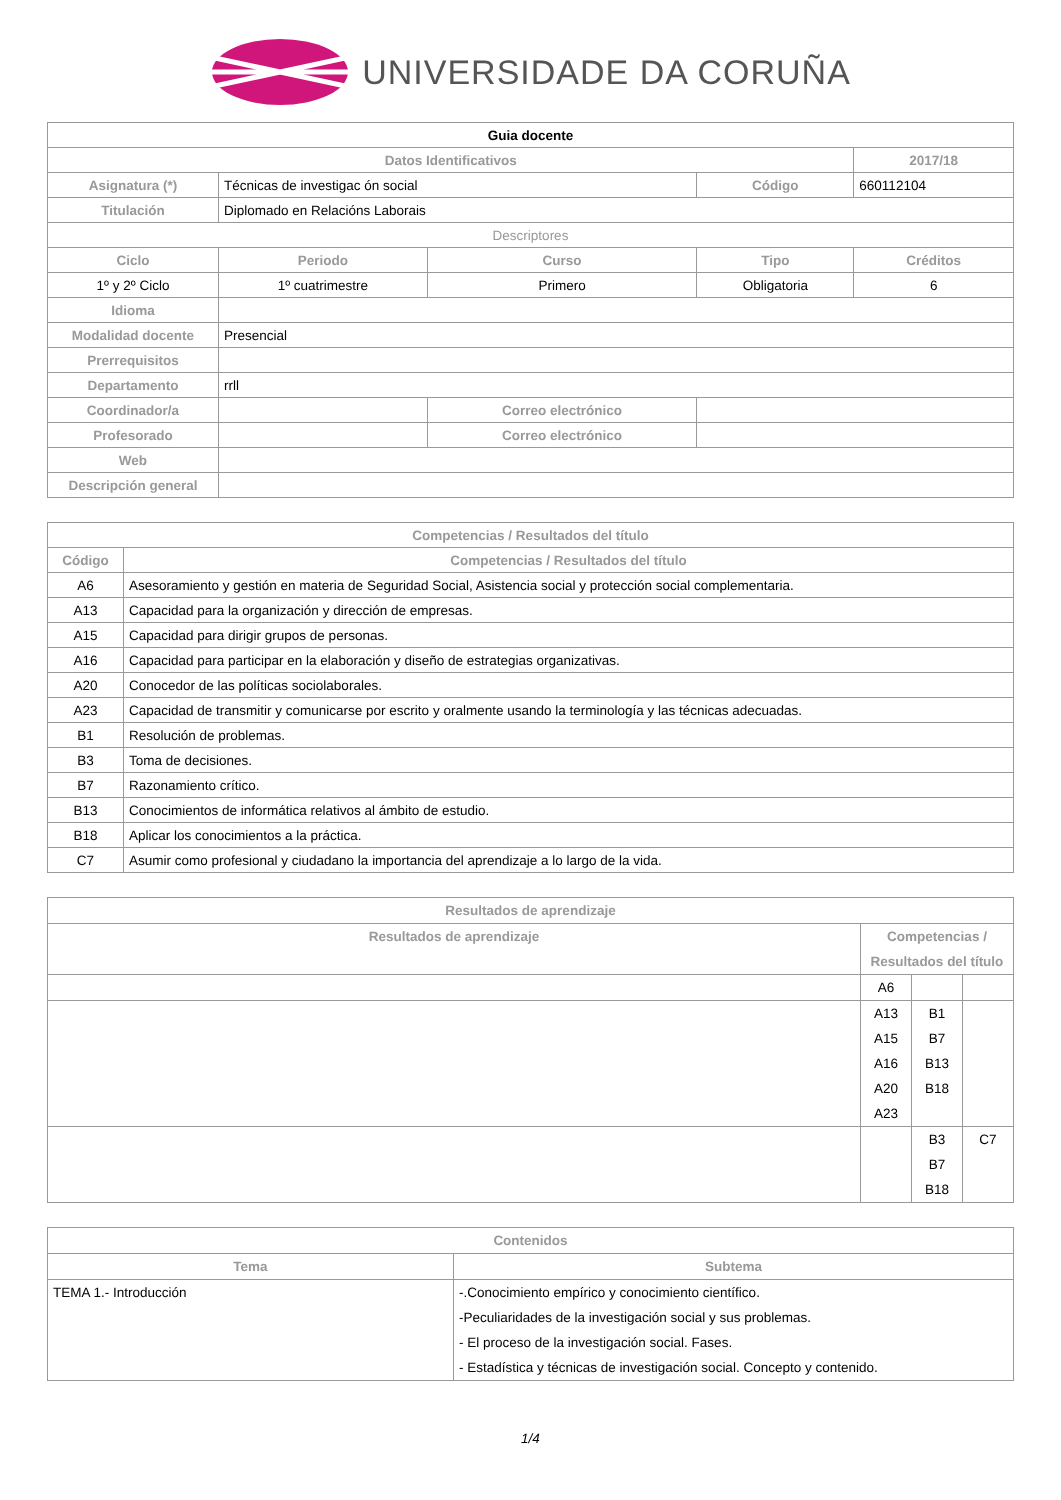UNIVERSIDADE DA CORUÑA
| Guia docente | | | | | |
| --- | --- | --- | --- | --- | --- |
| Datos Identificativos | | | | | 2017/18 |
| Asignatura (*) | Técnicas de investigac ón social | | | Código | 660112104 |
| Titulación | Diplomado en Relacións Laborais | | | | |
| Descriptores | | | | | |
| Ciclo | | Periodo | Curso | Tipo | Créditos |
| 1º y 2º Ciclo | | 1º cuatrimestre | Primero | Obligatoria | 6 |
| Idioma | | | | | |
| Modalidad docente | Presencial | | | | |
| Prerrequisitos | | | | | |
| Departamento | rrll | | | | |
| Coordinador/a | | | Correo electrónico | | |
| Profesorado | | | Correo electrónico | | |
| Web | | | | | |
| Descripción general | | | | | |
| Competencias / Resultados del título | |
| --- | --- |
| Código | Competencias / Resultados del título |
| A6 | Asesoramiento y gestión en materia de Seguridad Social, Asistencia social y protección social complementaria. |
| A13 | Capacidad para la organización y dirección de empresas. |
| A15 | Capacidad para dirigir grupos de personas. |
| A16 | Capacidad para participar en la elaboración y diseño de estrategias organizativas. |
| A20 | Conocedor de las políticas sociolaborales. |
| A23 | Capacidad de transmitir y comunicarse por escrito y oralmente usando la terminología y las técnicas adecuadas. |
| B1 | Resolución de problemas. |
| B3 | Toma de decisiones. |
| B7 | Razonamiento crítico. |
| B13 | Conocimientos de informática relativos al ámbito de estudio. |
| B18 | Aplicar los conocimientos a la práctica. |
| C7 | Asumir como profesional y ciudadano la importancia del aprendizaje a lo largo de la vida. |
| Resultados de aprendizaje | | | |
| --- | --- | --- | --- |
| Resultados de aprendizaje | Competencias / Resultados del título | | |
| | A6 | | |
| | A13 A15 A16 A20 A23 | B1 B7 B13 B18 | |
| | | B3 B7 B18 | C7 |
| Contenidos | |
| --- | --- |
| Tema | Subtema |
| TEMA 1.- Introducción | -.Conocimiento empírico y conocimiento científico. -Peculiaridades de la investigación social y sus problemas. - El proceso de la investigación social. Fases. - Estadística y técnicas de investigación social. Concepto y contenido. |
1/4